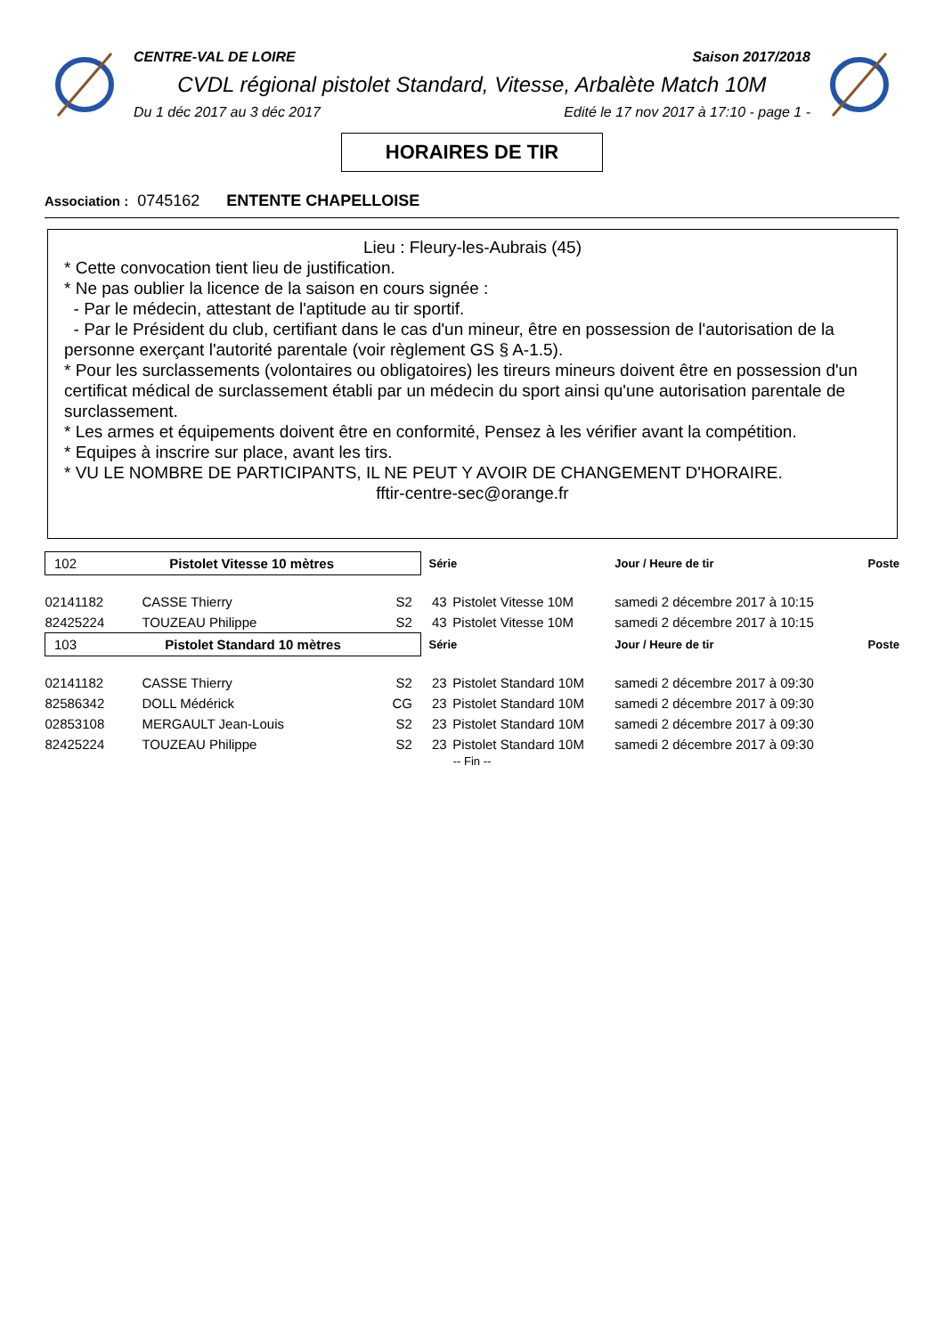CENTRE-VAL DE LOIRE Saison 2017/2018
CVDL régional pistolet Standard, Vitesse, Arbalète Match 10M
Du 1 déc 2017 au 3 déc 2017 Edité le 17 nov 2017 à 17:10 - page 1 -
HORAIRES DE TIR
Association : 0745162 ENTENTE CHAPELLOISE
Lieu : Fleury-les-Aubrais (45)
* Cette convocation tient lieu de justification.
* Ne pas oublier la licence de la saison en cours signée :
- Par le médecin, attestant de l'aptitude au tir sportif.
- Par le Président du club, certifiant dans le cas d'un mineur, être en possession de l'autorisation de la personne exerçant l'autorité parentale (voir règlement GS § A-1.5).
* Pour les surclassements (volontaires ou obligatoires) les tireurs mineurs doivent être en possession d'un certificat médical de surclassement établi par un médecin du sport ainsi qu'une autorisation parentale de surclassement.
* Les armes et équipements doivent être en conformité, Pensez à les vérifier avant la compétition.
* Equipes à inscrire sur place, avant les tirs.
* VU LE NOMBRE DE PARTICIPANTS, IL NE PEUT Y AVOIR DE CHANGEMENT D'HORAIRE.
fftir-centre-sec@orange.fr
| 102 Pistolet Vitesse 10 mètres | | | Série | | Jour / Heure de tir | Poste |
| 02141182 | CASSE Thierry | S2 | 43 | Pistolet Vitesse 10M | samedi 2 décembre 2017 à 10:15 | |
| 82425224 | TOUZEAU Philippe | S2 | 43 | Pistolet Vitesse 10M | samedi 2 décembre 2017 à 10:15 | |
| 103 Pistolet Standard 10 mètres | | | Série | | Jour / Heure de tir | Poste |
| 02141182 | CASSE Thierry | S2 | 23 | Pistolet Standard 10M | samedi 2 décembre 2017 à 09:30 | |
| 82586342 | DOLL Médérick | CG | 23 | Pistolet Standard 10M | samedi 2 décembre 2017 à 09:30 | |
| 02853108 | MERGAULT Jean-Louis | S2 | 23 | Pistolet Standard 10M | samedi 2 décembre 2017 à 09:30 | |
| 82425224 | TOUZEAU Philippe | S2 | 23 | Pistolet Standard 10M | samedi 2 décembre 2017 à 09:30 | |
-- Fin --